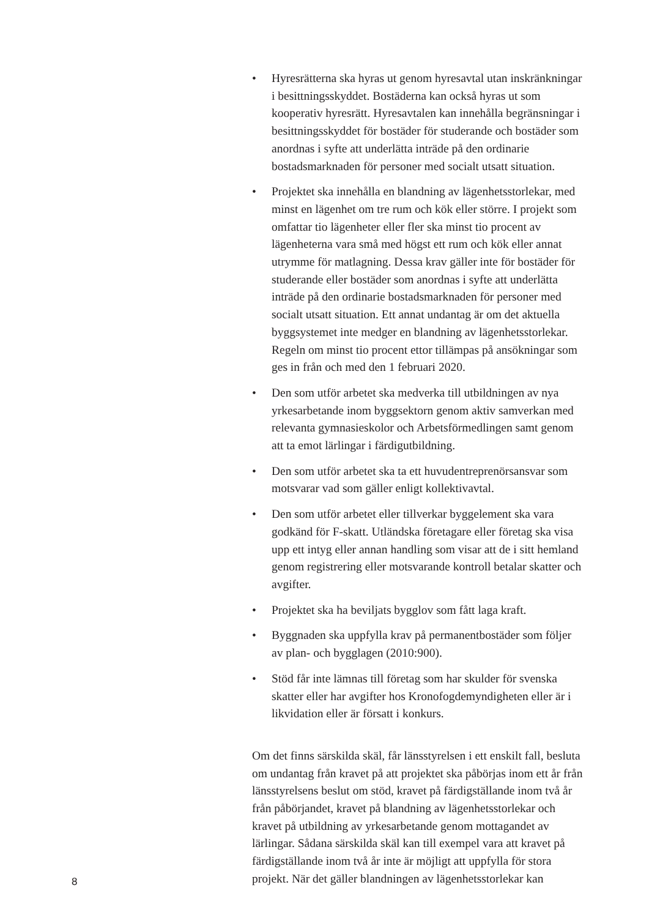• Hyresrätterna ska hyras ut genom hyresavtal utan inskränkningar i besittningsskyddet. Bostäderna kan också hyras ut som kooperativ hyresrätt. Hyresavtalen kan innehålla begränsningar i besittningsskyddet för bostäder för studerande och bostäder som anordnas i syfte att underlätta inträde på den ordinarie bostadsmarknaden för personer med socialt utsatt situation.
• Projektet ska innehålla en blandning av lägenhetsstorlekar, med minst en lägenhet om tre rum och kök eller större. I projekt som omfattar tio lägenheter eller fler ska minst tio procent av lägenheterna vara små med högst ett rum och kök eller annat utrymme för matlagning. Dessa krav gäller inte för bostäder för studerande eller bostäder som anordnas i syfte att underlätta inträde på den ordinarie bostadsmarknaden för personer med socialt utsatt situation. Ett annat undantag är om det aktuella byggsystemet inte medger en blandning av lägenhetsstorlekar. Regeln om minst tio procent ettor tillämpas på ansökningar som ges in från och med den 1 februari 2020.
• Den som utför arbetet ska medverka till utbildningen av nya yrkesarbetande inom byggsektorn genom aktiv samverkan med relevanta gymnasieskolor och Arbetsförmedlingen samt genom att ta emot lärlingar i färdigutbildning.
• Den som utför arbetet ska ta ett huvudentreprenörsansvar som motsvarar vad som gäller enligt kollektivavtal.
• Den som utför arbetet eller tillverkar byggelement ska vara godkänd för F-skatt. Utländska företagare eller företag ska visa upp ett intyg eller annan handling som visar att de i sitt hemland genom registrering eller motsvarande kontroll betalar skatter och avgifter.
• Projektet ska ha beviljats bygglov som fått laga kraft.
• Byggnaden ska uppfylla krav på permanentbostäder som följer av plan- och bygglagen (2010:900).
• Stöd får inte lämnas till företag som har skulder för svenska skatter eller har avgifter hos Kronofogdemyndigheten eller är i likvidation eller är försatt i konkurs.
Om det finns särskilda skäl, får länsstyrelsen i ett enskilt fall, besluta om undantag från kravet på att projektet ska påbörjas inom ett år från länsstyrelsens beslut om stöd, kravet på färdigställande inom två år från påbörjandet, kravet på blandning av lägenhetsstorlekar och kravet på utbildning av yrkesarbetande genom mottagandet av lärlingar. Sådana särskilda skäl kan till exempel vara att kravet på färdigställande inom två år inte är möjligt att uppfylla för stora projekt. När det gäller blandningen av lägenhetsstorlekar kan
8